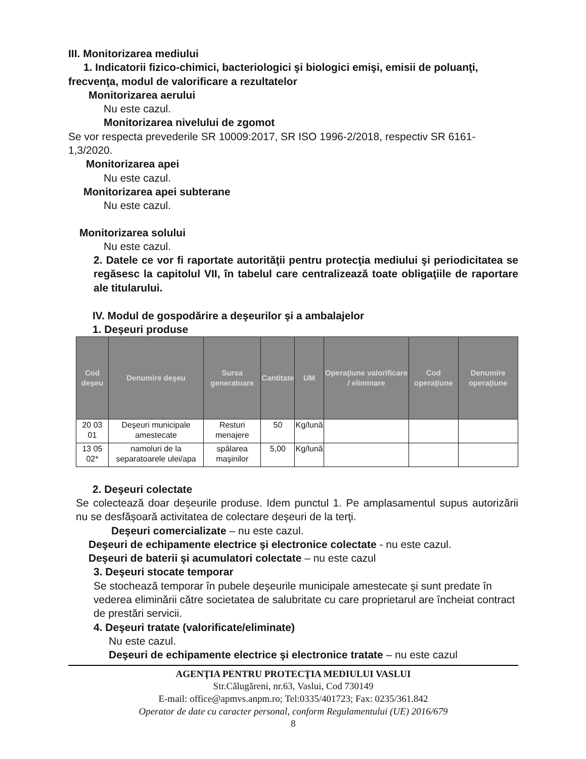III. Monitorizarea mediului
1. Indicatorii fizico-chimici, bacteriologici şi biologici emişi, emisii de poluanţi,
frecvenţa, modul de valorificare a rezultatelor
Monitorizarea aerului
Nu este cazul.
Monitorizarea nivelului de zgomot
Se vor respecta prevederile SR 10009:2017, SR ISO 1996-2/2018, respectiv SR 6161-1,3/2020.
Monitorizarea apei
Nu este cazul.
Monitorizarea apei subterane
Nu este cazul.
Monitorizarea solului
Nu este cazul.
2. Datele ce vor fi raportate autorităţii pentru protecţia mediului şi periodicitatea se regăsesc la capitolul VII, în tabelul care centralizează toate obligaţiile de raportare ale titularului.
IV. Modul de gospodărire a deşeurilor şi a ambalajelor
1. Deşeuri produse
| Cod deşeu | Denumire deşeu | Sursa generatoare | Cantitate | UM | Operaţiune valorificare / eliminare | Cod operaţiune | Denumire operaţiune |
| --- | --- | --- | --- | --- | --- | --- | --- |
| 20 03 01 | Deşeuri municipale amestecate | Resturi menajere | 50 | Kg/lună | | | |
| 13 05 02* | namoluri de la separatoarele ulei/apa | spălarea maşinilor | 5,00 | Kg/lună | | | |
2. Deşeuri colectate
Se colectează doar deşeurile produse. Idem punctul 1. Pe amplasamentul supus autorizării nu se desfăşoară activitatea de colectare deşeuri de la terţi.
Deşeuri comercializate – nu este cazul.
Deşeuri de echipamente electrice şi electronice colectate - nu este cazul.
Deşeuri de baterii şi acumulatori colectate – nu este cazul
3. Deşeuri stocate temporar
Se stochează temporar în pubele deşeurile municipale amestecate şi sunt predate în vederea eliminării către societatea de salubritate cu care proprietarul are încheiat contract de prestări servicii.
4. Deşeuri tratate (valorificate/eliminate)
Nu este cazul.
Deşeuri de echipamente electrice şi electronice tratate – nu este cazul
AGENŢIA PENTRU PROTECŢIA MEDIULUI VASLUI
Str.Călugăreni, nr.63, Vaslui, Cod 730149
E-mail: office@apmvs.anpm.ro; Tel:0335/401723; Fax: 0235/361.842
Operator de date cu caracter personal, conform Regulamentului (UE) 2016/679
8